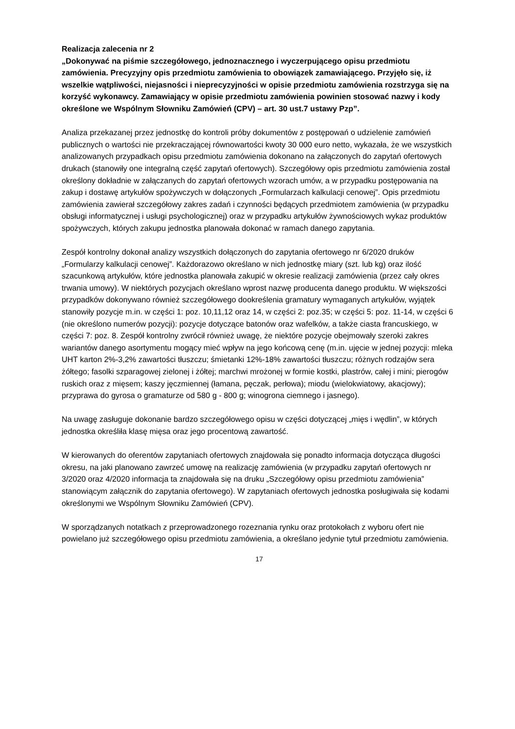Realizacja zalecenia nr 2
„Dokonywać na piśmie szczegółowego, jednoznacznego i wyczerpującego opisu przedmiotu zamówienia. Precyzyjny opis przedmiotu zamówienia to obowiązek zamawiającego. Przyjęło się, iż wszelkie wątpliwości, niejasności i nieprecyzyjności w opisie przedmiotu zamówienia rozstrzyga się na korzyść wykonawcy. Zamawiający w opisie przedmiotu zamówienia powinien stosować nazwy i kody określone we Wspólnym Słowniku Zamówień (CPV) – art. 30 ust.7 ustawy Pzp”.
Analiza przekazanej przez jednostkę do kontroli próby dokumentów z postępowań o udzielenie zamówień publicznych o wartości nie przekraczającej równowartości kwoty 30 000 euro netto, wykazała, że we wszystkich analizowanych przypadkach opisu przedmiotu zamówienia dokonano na załączonych do zapytań ofertowych drukach (stanowiły one integralną część zapytań ofertowych). Szczegółowy opis przedmiotu zamówienia został określony dokładnie w załączanych do zapytań ofertowych wzorach umów, a w przypadku postępowania na zakup i dostawę artykułów spożywczych w dołączonych „Formularzach kalkulacji cenowej”. Opis przedmiotu zamówienia zawierał szczegółowy zakres zadań i czynności będących przedmiotem zamówienia (w przypadku obsługi informatycznej i usługi psychologicznej) oraz w przypadku artykułów żywnościowych wykaz produktów spożywczych, których zakupu jednostka planowała dokonać w ramach danego zapytania.
Zespół kontrolny dokonał analizy wszystkich dołączonych do zapytania ofertowego nr 6/2020 druków „Formularzy kalkulacji cenowej”. Każdorazowo określano w nich jednostkę miary (szt. lub kg) oraz ilość szacunkową artykułów, które jednostka planowała zakupić w okresie realizacji zamówienia (przez cały okres trwania umowy). W niektórych pozycjach określano wprost nazwę producenta danego produktu. W większości przypadków dokonywano również szczegółowego dookreślenia gramatury wymaganych artykułów, wyjątek stanowiły pozycje m.in. w części 1: poz. 10,11,12 oraz 14, w części 2: poz.35; w części 5: poz. 11-14, w części 6 (nie określono numerów pozycji): pozycje dotyczące batonów oraz wafelków, a także ciasta francuskiego, w części 7: poz. 8. Zespół kontrolny zwrócił również uwagę, że niektóre pozycje obejmowały szeroki zakres wariantów danego asortymentu mogący mieć wpływ na jego końcową cenę (m.in. ujęcie w jednej pozycji: mleka UHT karton 2%-3,2% zawartości tłuszczu; śmietanki 12%-18% zawartości tłuszczu; różnych rodzajów sera żółtego; fasolki szparagowej zielonej i żółtej; marchwi mrożonej w formie kostki, plastrów, całej i mini; pierogów ruskich oraz z mięsem; kaszy jęczmiennej (łamana, pęczak, perłowa); miodu (wielokwiatowy, akacjowy); przyprawa do gyrosa o gramaturze od 580 g - 800 g; winogrona ciemnego i jasnego).
Na uwagę zasługuje dokonanie bardzo szczegółowego opisu w części dotyczącej „mięs i wędlin”, w których jednostka określiła klasę mięsa oraz jego procentową zawartość.
W kierowanych do oferentów zapytaniach ofertowych znajdowała się ponadto informacja dotycząca długości okresu, na jaki planowano zawrzeć umowę na realizację zamówienia (w przypadku zapytań ofertowych nr 3/2020 oraz 4/2020 informacja ta znajdowała się na druku „Szczegółowy opisu przedmiotu zamówienia” stanowiącym załącznik do zapytania ofertowego). W zapytaniach ofertowych jednostka posługiwała się kodami określonymi we Wspólnym Słowniku Zamówień (CPV).
W sporządzanych notatkach z przeprowadzonego rozeznania rynku oraz protokołach z wyboru ofert nie powielano już szczegółowego opisu przedmiotu zamówienia, a określano jedynie tytuł przedmiotu zamówienia.
17